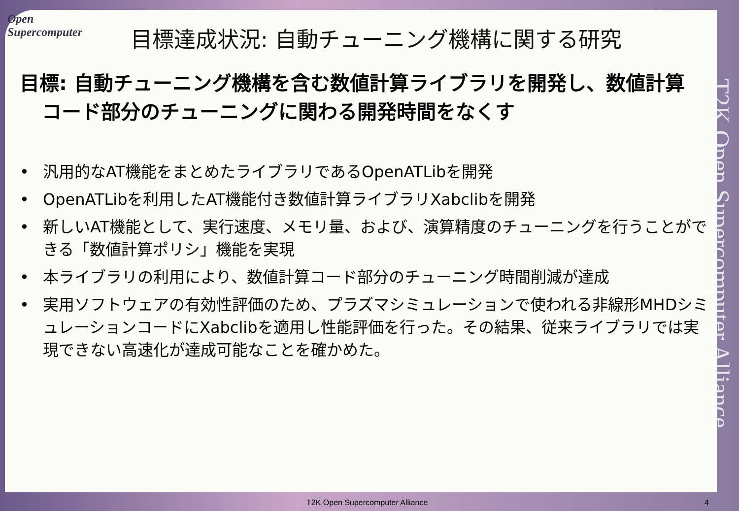Open Supercomputer
目標達成状況: 自動チューニング機構に関する研究
目標: 自動チューニング機構を含む数値計算ライブラリを開発し、数値計算コード部分のチューニングに関わる開発時間をなくす
• 汎用的なAT機能をまとめたライブラリであるOpenATLibを開発
• OpenATLibを利用したAT機能付き数値計算ライブラリXabclibを開発
• 新しいAT機能として、実行速度、メモリ量、および、演算精度のチューニングを行うことができる「数値計算ポリシ」機能を実現
• 本ライブラリの利用により、数値計算コード部分のチューニング時間削減が達成
• 実用ソフトウェアの有効性評価のため、プラズマシミュレーションで使われる非線形MHDシミュレーションコードにXabclibを適用し性能評価を行った。その結果、従来ライブラリでは実現できない高速化が達成可能なことを確かめた。
T2K Open Supercomputer Alliance
T2K Open Supercomputer Alliance 4